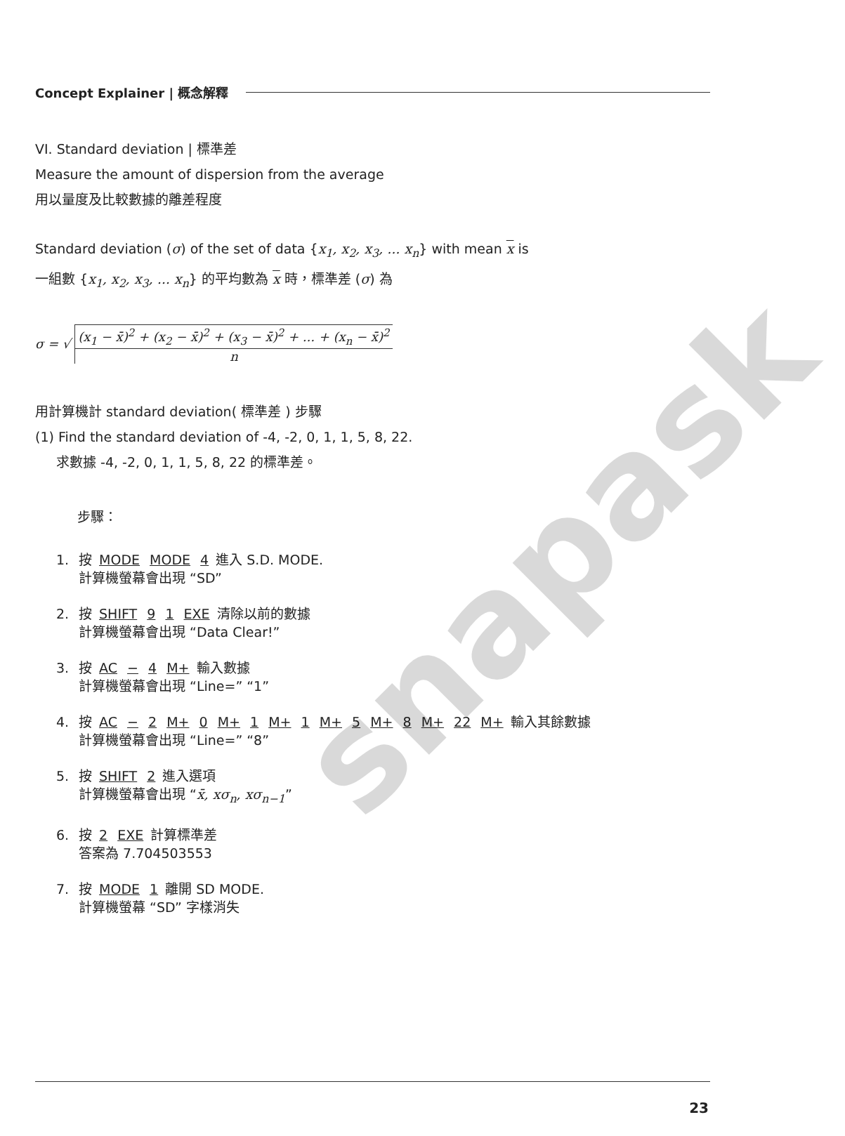Concept Explainer | 概念解釋
VI. Standard deviation | 標準差
Measure the amount of dispersion from the average
用以量度及比較數據的離差程度
Standard deviation (σ) of the set of data {x<sub>1</sub>, x<sub>2</sub>, x<sub>3</sub>, ... x<sub>n</sub>} with mean x is
一組數 {x<sub>1</sub>, x<sub>2</sub>, x<sub>3</sub>, ... x<sub>n</sub>} 的平均數為 x 時，標準差 (σ) 為
σ = √
(x<sub>1</sub> − x̄)<sup>2</sup> + (x<sub>2</sub> − x̄)<sup>2</sup> + (x<sub>3</sub> − x̄)<sup>2</sup> + ... + (x<sub>n</sub> − x̄)<sup>2</sup>
n
用計算機計 standard deviation( 標準差 ) 步驟
(1) Find the standard deviation of -4, -2, 0, 1, 1, 5, 8, 22.
求數據 -4, -2, 0, 1, 1, 5, 8, 22 的標準差。
步驟：
1. 按 MODE MODE 4 進入 S.D. MODE.
計算機螢幕會出現 “SD”
2. 按 SHIFT 9 1 EXE 清除以前的數據
計算機螢幕會出現 “Data Clear!”
3. 按 AC − 4 M+ 輸入數據
計算機螢幕會出現 “Line=” “1”
4. 按 AC − 2 M+ 0 M+ 1 M+ 1 M+ 5 M+ 8 M+ 22 M+ 輸入其餘數據
計算機螢幕會出現 “Line=” “8”
5. 按 SHIFT 2 進入選項
計算機螢幕會出現 “x̄, xσ<sub>n</sub>, xσ<sub>n−1</sub>”
6. 按 2 EXE 計算標準差
答案為 7.704503553
7. 按 MODE 1 離開 SD MODE.
計算機螢幕 “SD” 字樣消失
snapask
23